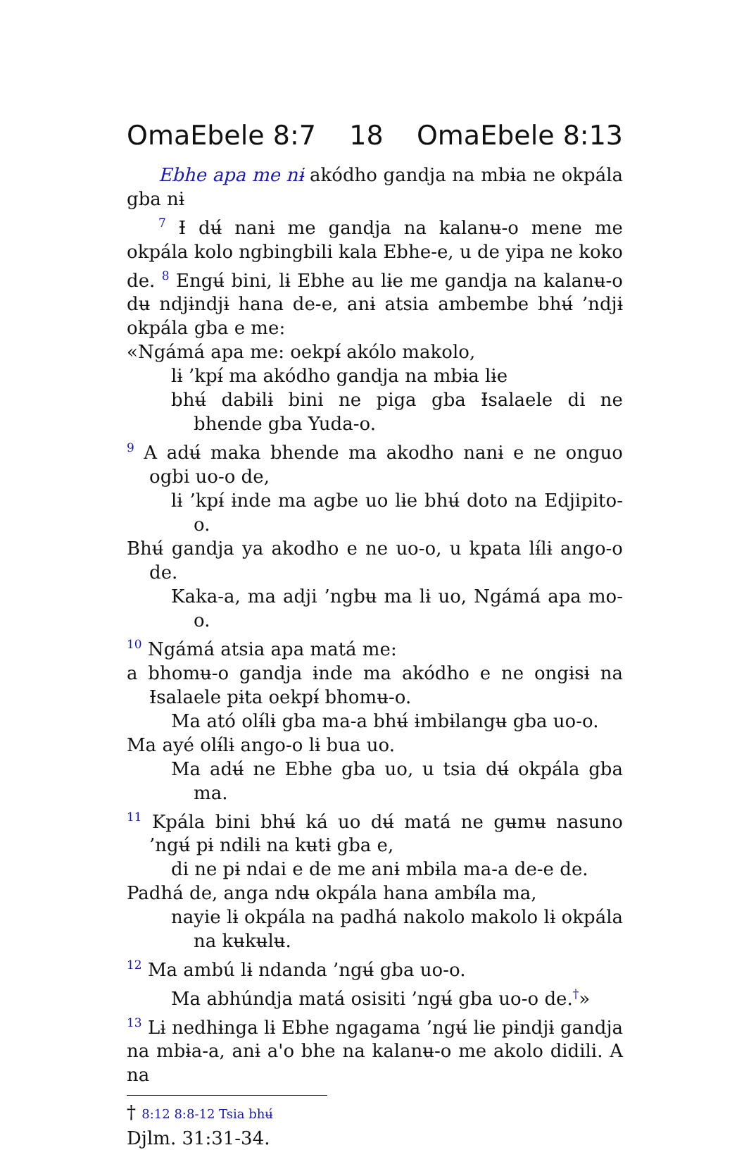OmaEbele 8:7 18 OmaEbele 8:13
Ebhe apa me nɨ akódho gandja na mbɨa ne okpála gba nɨ
<sup>7</sup> Ɨ dʉ́ nanɨ me gandja na kalanʉ-o mene me okpála kolo ngbingbili kala Ebhe-e, u de yipa ne koko de. <sup>8</sup> Engʉ́ bini, lɨ Ebhe au lɨe me gandja na kalanʉ-o dʉ ndjɨndjɨ hana de-e, anɨ atsia ambembe bhʉ́ ’ndjɨ okpála gba e me:
«Ngámá apa me: oekpɨ́ akólo makolo,
lɨ ’kpɨ́ ma akódho gandja na mbɨa lɨe
bhʉ́ dabɨlɨ bini ne piga gba Ɨsalaele di ne bhende gba Yuda-o.
<sup>9</sup> A adʉ́ maka bhende ma akodho nanɨ e ne onguo ogbi uo-o de,
lɨ ’kpɨ́ ɨnde ma agbe uo lɨe bhʉ́ doto na Edjipito-o.
Bhʉ́ gandja ya akodho e ne uo-o, u kpata lɨ́lɨ ango-o de.
Kaka-a, ma adji ’ngbʉ ma lɨ uo, Ngámá apa mo-o.
<sup>10</sup> Ngámá atsia apa matá me:
a bhomʉ-o gandja ɨnde ma akódho e ne ongɨsɨ na Ɨsalaele pɨta oekpɨ́ bhomʉ-o.
Ma ató olɨ́lɨ gba ma-a bhʉ́ ɨmbɨlangʉ gba uo-o.
Ma ayé olɨ́lɨ ango-o lɨ bua uo.
Ma adʉ́ ne Ebhe gba uo, u tsia dʉ́ okpála gba ma.
<sup>11</sup> Kpála bini bhʉ́ ká uo dʉ́ matá ne gʉmʉ nasuno ’ngʉ́ pɨ ndɨlɨ na kʉtɨ gba e,
di ne pɨ ndai e de me anɨ mbɨla ma-a de-e de.
Padhá de, anga ndʉ okpála hana ambɨ́la ma,
nayie lɨ okpála na padhá nakolo makolo lɨ okpála na kʉkʉlʉ.
<sup>12</sup> Ma ambú lɨ ndanda ’ngʉ́ gba uo-o.
Ma abhúndja matá osisiti ’ngʉ́ gba uo-o de.<sup>†</sup>»
<sup>13</sup> Lɨ nedhɨnga lɨ Ebhe ngagama ’ngʉ́ lɨe pɨndjɨ gandja na mbɨa-a, anɨ a'o bhe na kalanʉ-o me akolo didili. A na
† 8:12 8:8-12 Tsia bhʉ́ Djlm. 31:31-34.